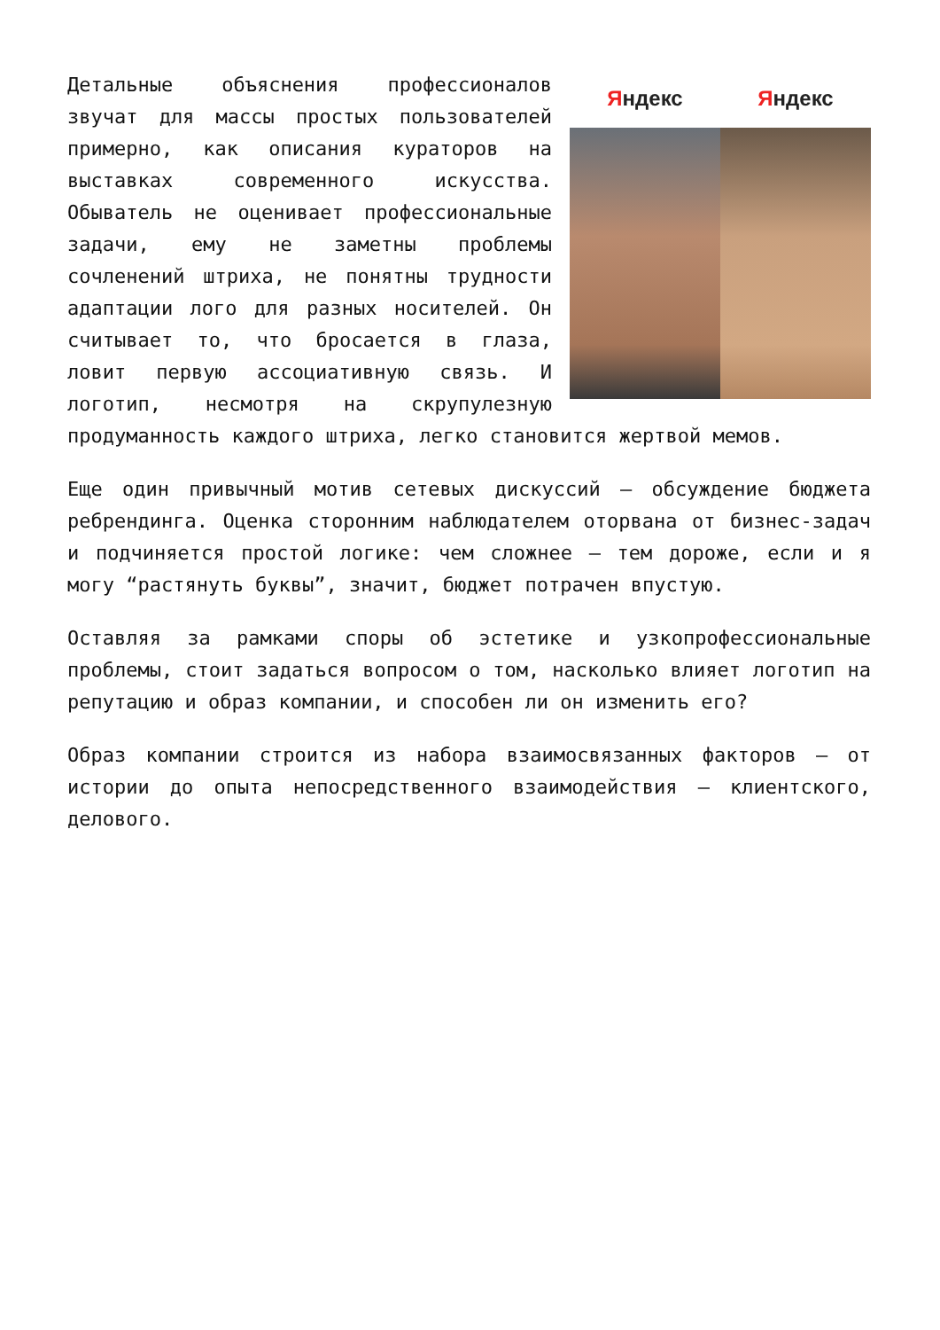Яндекс Яндекс
Детальные объяснения профессионалов звучат для массы простых пользователей примерно, как описания кураторов на выставках современного искусства. Обыватель не оценивает профессиональные задачи, ему не заметны проблемы сочленений штриха, не понятны трудности адаптации лого для разных носителей. Он считывает то, что бросается в глаза, ловит первую ассоциативную связь. И логотип, несмотря на скрупулезную продуманность каждого штриха, легко становится жертвой мемов.
Еще один привычный мотив сетевых дискуссий – обсуждение бюджета ребрендинга. Оценка сторонним наблюдателем оторвана от бизнес-задач и подчиняется простой логике: чем сложнее – тем дороже, если и я могу “растянуть буквы”, значит, бюджет потрачен впустую.
Оставляя за рамками споры об эстетике и узкопрофессиональные проблемы, стоит задаться вопросом о том, насколько влияет логотип на репутацию и образ компании, и способен ли он изменить его?
Образ компании строится из набора взаимосвязанных факторов – от истории до опыта непосредственного взаимодействия – клиентского, делового.